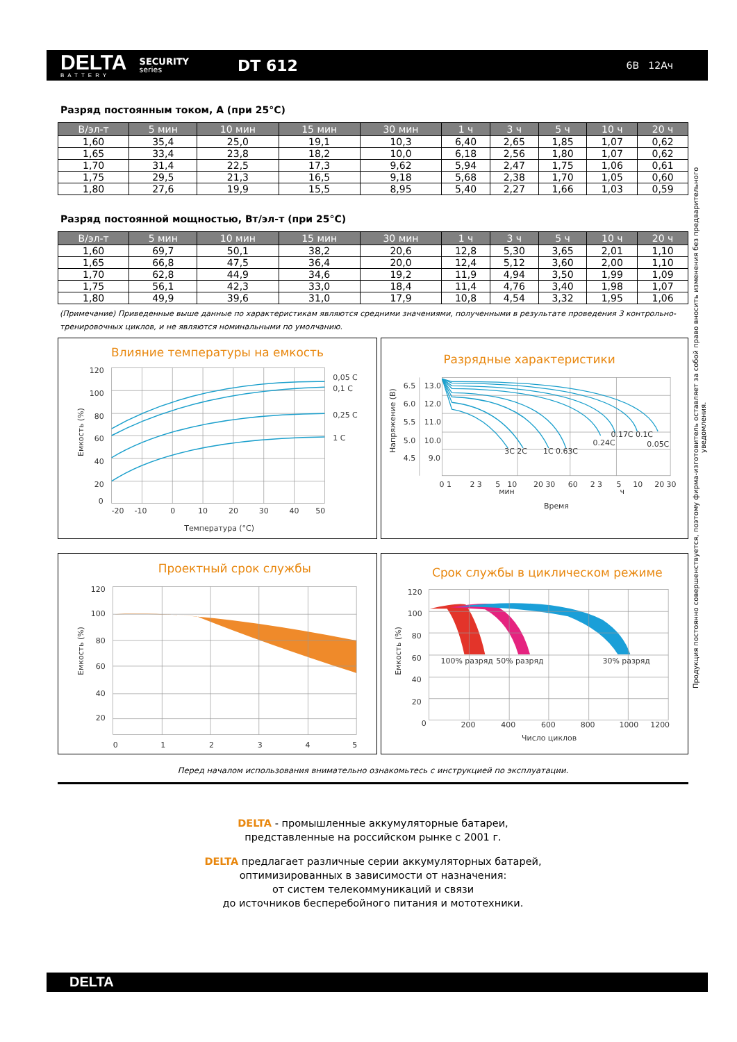DELTA
BATTERY
SECURITY
series
DT 612
6В 12Ач
Разряд постоянным током, А (при 25°С)
| В/эл-т | 5 мин | 10 мин | 15 мин | 30 мин | 1 ч | 3 ч | 5 ч | 10 ч | 20 ч |
| --- | --- | --- | --- | --- | --- | --- | --- | --- | --- |
| 1,60 | 35,4 | 25,0 | 19,1 | 10,3 | 6,40 | 2,65 | 1,85 | 1,07 | 0,62 |
| 1,65 | 33,4 | 23,8 | 18,2 | 10,0 | 6,18 | 2,56 | 1,80 | 1,07 | 0,62 |
| 1,70 | 31,4 | 22,5 | 17,3 | 9,62 | 5,94 | 2,47 | 1,75 | 1,06 | 0,61 |
| 1,75 | 29,5 | 21,3 | 16,5 | 9,18 | 5,68 | 2,38 | 1,70 | 1,05 | 0,60 |
| 1,80 | 27,6 | 19,9 | 15,5 | 8,95 | 5,40 | 2,27 | 1,66 | 1,03 | 0,59 |
Разряд постоянной мощностью, Вт/эл-т (при 25°С)
| В/эл-т | 5 мин | 10 мин | 15 мин | 30 мин | 1 ч | 3 ч | 5 ч | 10 ч | 20 ч |
| --- | --- | --- | --- | --- | --- | --- | --- | --- | --- |
| 1,60 | 69,7 | 50,1 | 38,2 | 20,6 | 12,8 | 5,30 | 3,65 | 2,01 | 1,10 |
| 1,65 | 66,8 | 47,5 | 36,4 | 20,0 | 12,4 | 5,12 | 3,60 | 2,00 | 1,10 |
| 1,70 | 62,8 | 44,9 | 34,6 | 19,2 | 11,9 | 4,94 | 3,50 | 1,99 | 1,09 |
| 1,75 | 56,1 | 42,3 | 33,0 | 18,4 | 11,4 | 4,76 | 3,40 | 1,98 | 1,07 |
| 1,80 | 49,9 | 39,6 | 31,0 | 17,9 | 10,8 | 4,54 | 3,32 | 1,95 | 1,06 |
(Примечание) Приведенные выше данные по характеристикам являются средними значениями, полученными в результате проведения 3 контрольно-тренировочных циклов, и не являются номинальными по умолчанию.
Влияние температуры на емкость
120
100
80
60
40
20
0
-20
-10
0
10
20
30
40
50
0,05 C
0,1 C
0,25 C
1 C
Температура (°С)
Емкость (%)
Разрядные характеристики
6.5
13.0
6.0
12.0
5.5
11.0
5.0
10.0
4.5
9.0
3C 2C
1C 0.63C
0.24C
0.17C 0.1C
0.05C
0 1
2 3
5
10
20 30
60
2 3
5
10
20 30
мин
ч
Время
Напряжение (В)
Проектный срок службы
120
100
80
60
40
20
0
1
2
3
4
5
Емкость (%)
Срок службы в циклическом режиме
120
100
80
60
40
20
0
100% разряд
50% разряд
30% разряд
200
400
600
800
1000
1200
Число циклов
Емкость (%)
Перед началом использования внимательно ознакомьтесь с инструкцией по эксплуатации.
DELTA - промышленные аккумуляторные батареи,
представленные на российском рынке с 2001 г.
DELTA предлагает различные серии аккумуляторных батарей,
оптимизированных в зависимости от назначения:
от систем телекоммуникаций и связи
до источников бесперебойного питания и мототехники.
Продукция постоянно совершенствуется, поэтому фирма-изготовитель оставляет за собой право вносить изменения без предварительного уведомления.
DELTA